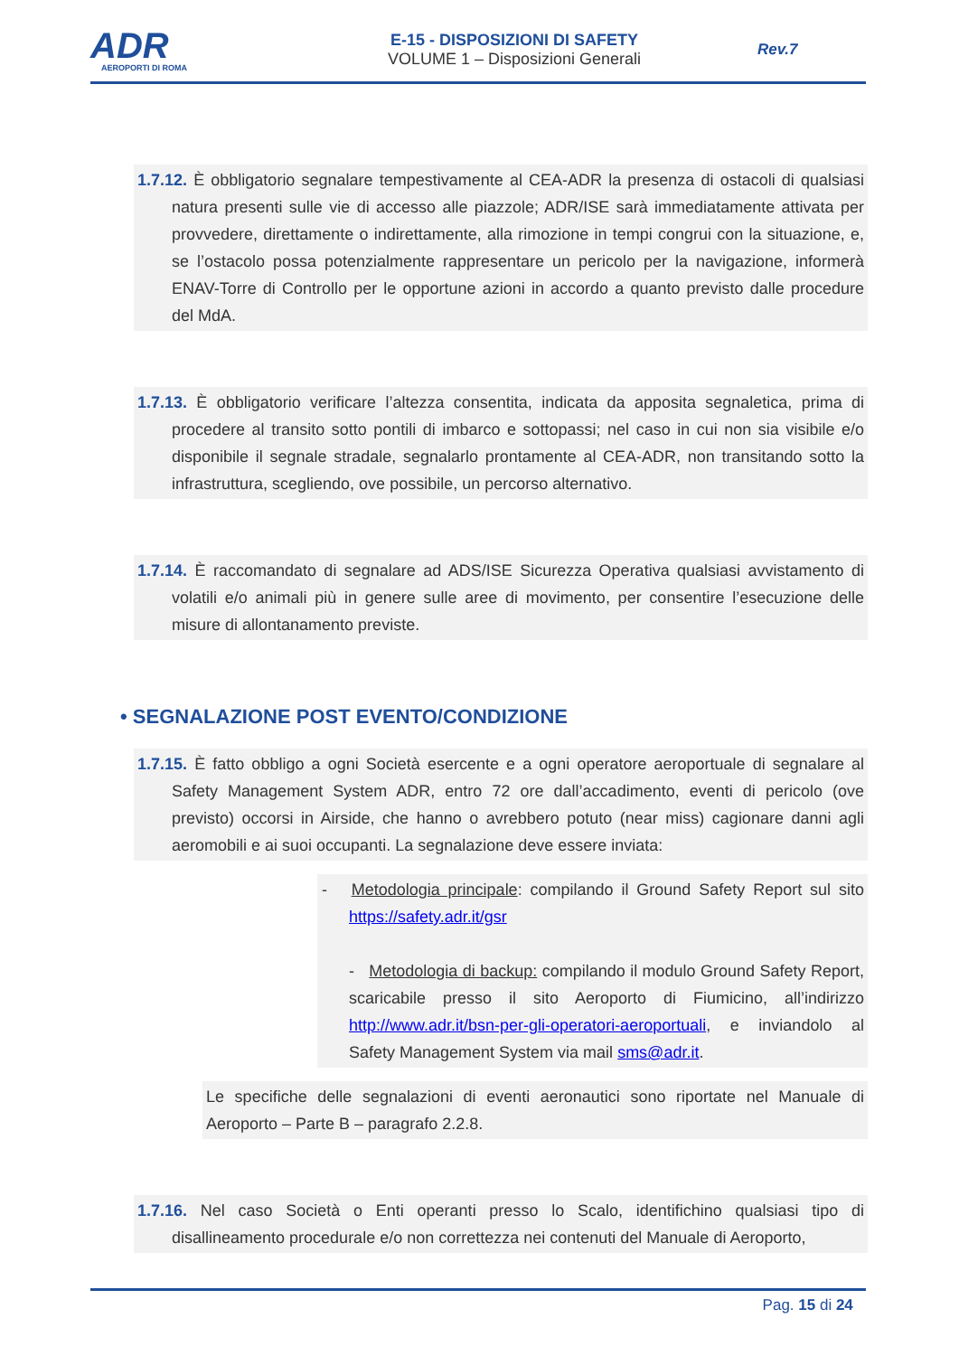ADR
AEROPORTI DI ROMA
E-15 - DISPOSIZIONI DI SAFETY
VOLUME 1 – Disposizioni Generali
Rev.7
1.7.12. È obbligatorio segnalare tempestivamente al CEA-ADR la presenza di ostacoli di qualsiasi natura presenti sulle vie di accesso alle piazzole; ADR/ISE sarà immediatamente attivata per provvedere, direttamente o indirettamente, alla rimozione in tempi congrui con la situazione, e, se l’ostacolo possa potenzialmente rappresentare un pericolo per la navigazione, informerà ENAV-Torre di Controllo per le opportune azioni in accordo a quanto previsto dalle procedure del MdA.
1.7.13. È obbligatorio verificare l’altezza consentita, indicata da apposita segnaletica, prima di procedere al transito sotto pontili di imbarco e sottopassi; nel caso in cui non sia visibile e/o disponibile il segnale stradale, segnalarlo prontamente al CEA-ADR, non transitando sotto la infrastruttura, scegliendo, ove possibile, un percorso alternativo.
1.7.14. È raccomandato di segnalare ad ADS/ISE Sicurezza Operativa qualsiasi avvistamento di volatili e/o animali più in genere sulle aree di movimento, per consentire l’esecuzione delle misure di allontanamento previste.
• SEGNALAZIONE POST EVENTO/CONDIZIONE
1.7.15. È fatto obbligo a ogni Società esercente e a ogni operatore aeroportuale di segnalare al Safety Management System ADR, entro 72 ore dall’accadimento, eventi di pericolo (ove previsto) occorsi in Airside, che hanno o avrebbero potuto (near miss) cagionare danni agli aeromobili e ai suoi occupanti. La segnalazione deve essere inviata:
- Metodologia principale: compilando il Ground Safety Report sul sito https://safety.adr.it/gsr
- Metodologia di backup: compilando il modulo Ground Safety Report, scaricabile presso il sito Aeroporto di Fiumicino, all’indirizzo http://www.adr.it/bsn-per-gli-operatori-aeroportuali, e inviandolo al Safety Management System via mail sms@adr.it.
Le specifiche delle segnalazioni di eventi aeronautici sono riportate nel Manuale di Aeroporto – Parte B – paragrafo 2.2.8.
1.7.16. Nel caso Società o Enti operanti presso lo Scalo, identifichino qualsiasi tipo di disallineamento procedurale e/o non correttezza nei contenuti del Manuale di Aeroporto,
Pag. 15 di 24